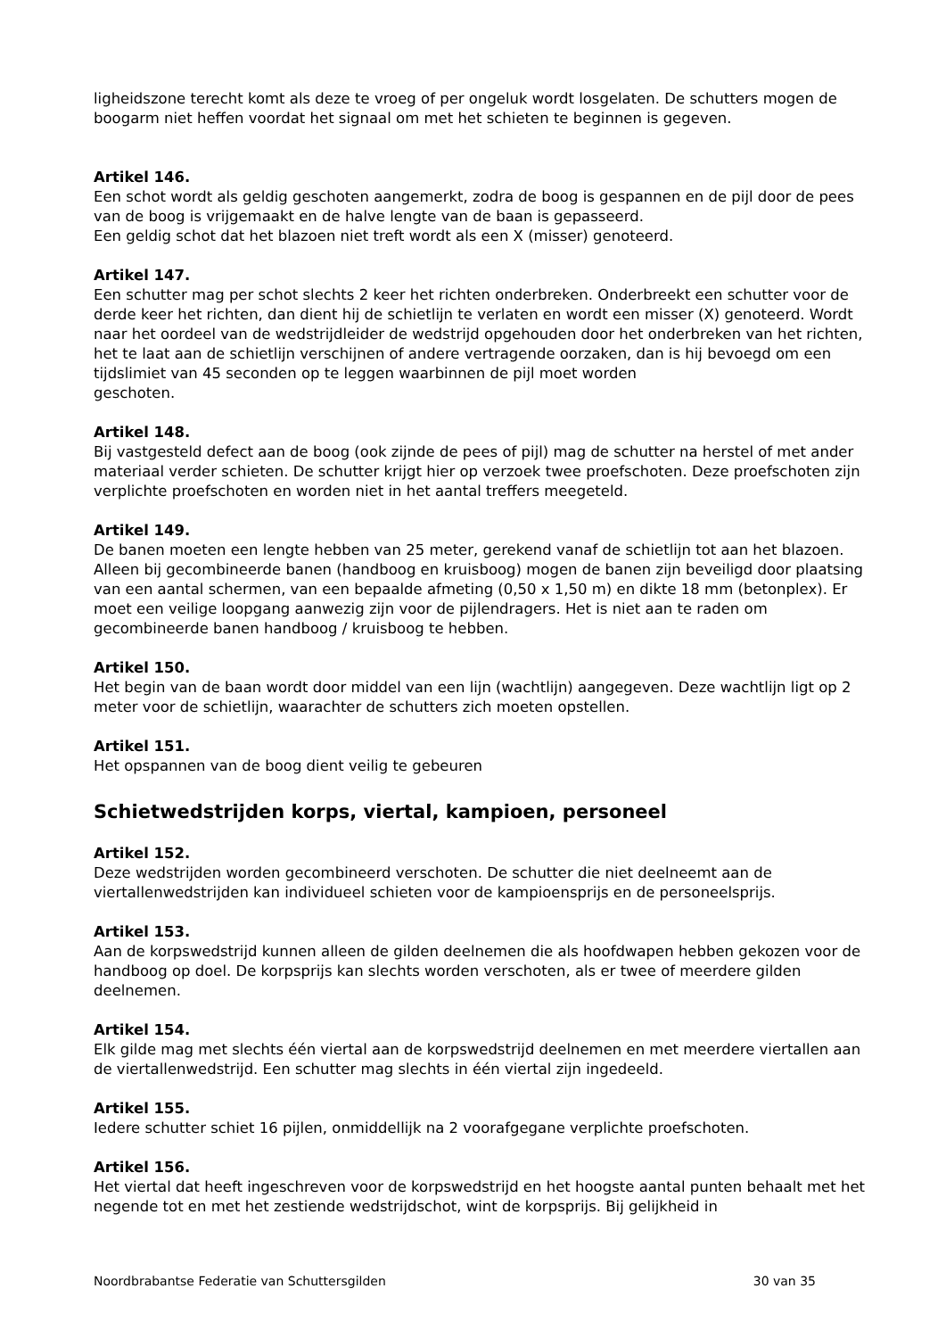ligheidszone terecht komt als deze te vroeg of per ongeluk wordt losgelaten. De schutters mogen de boogarm niet heffen voordat het signaal om met het schieten te beginnen is gegeven.
Artikel 146.
Een schot wordt als geldig geschoten aangemerkt, zodra de boog is gespannen en de pijl door de pees van de boog is vrijgemaakt en de halve lengte van de baan is gepasseerd.
Een geldig schot dat het blazoen niet treft wordt als een X (misser) genoteerd.
Artikel 147.
Een schutter mag per schot slechts 2 keer het richten onderbreken. Onderbreekt een schutter voor de derde keer het richten, dan dient hij de schietlijn te verlaten en wordt een misser (X) genoteerd. Wordt naar het oordeel van de wedstrijdleider de wedstrijd opgehouden door het onderbreken van het richten, het te laat aan de schietlijn verschijnen of andere vertragende oorzaken, dan is hij bevoegd om een tijdslimiet van 45 seconden op te leggen waarbinnen de pijl moet worden
geschoten.
Artikel 148.
Bij vastgesteld defect aan de boog (ook zijnde de pees of pijl) mag de schutter na herstel of met ander materiaal verder schieten. De schutter krijgt hier op verzoek twee proefschoten. Deze proefschoten zijn verplichte proefschoten en worden niet in het aantal treffers meegeteld.
Artikel 149.
De banen moeten een lengte hebben van 25 meter, gerekend vanaf de schietlijn tot aan het blazoen.
Alleen bij gecombineerde banen (handboog en kruisboog) mogen de banen zijn beveiligd door plaatsing van een aantal schermen, van een bepaalde afmeting (0,50 x 1,50 m) en dikte 18 mm (betonplex). Er moet een veilige loopgang aanwezig zijn voor de pijlendragers. Het is niet aan te raden om gecombineerde banen handboog / kruisboog te hebben.
Artikel 150.
Het begin van de baan wordt door middel van een lijn (wachtlijn) aangegeven. Deze wachtlijn ligt op 2 meter voor de schietlijn, waarachter de schutters zich moeten opstellen.
Artikel 151.
Het opspannen van de boog dient veilig te gebeuren
Schietwedstrijden korps, viertal, kampioen, personeel
Artikel 152.
Deze wedstrijden worden gecombineerd verschoten. De schutter die niet deelneemt aan de viertallenwedstrijden kan individueel schieten voor de kampioensprijs en de personeelsprijs.
Artikel 153.
Aan de korpswedstrijd kunnen alleen de gilden deelnemen die als hoofdwapen hebben gekozen voor de handboog op doel. De korpsprijs kan slechts worden verschoten, als er twee of meerdere gilden deelnemen.
Artikel 154.
Elk gilde mag met slechts één viertal aan de korpswedstrijd deelnemen en met meerdere viertallen aan de viertallenwedstrijd. Een schutter mag slechts in één viertal zijn ingedeeld.
Artikel 155.
Iedere schutter schiet 16 pijlen, onmiddellijk na 2 voorafgegane verplichte proefschoten.
Artikel 156.
Het viertal dat heeft ingeschreven voor de korpswedstrijd en het hoogste aantal punten behaalt met het negende tot en met het zestiende wedstrijdschot, wint de korpsprijs. Bij gelijkheid in
Noordbrabantse Federatie van Schuttersgilden 30 van 35